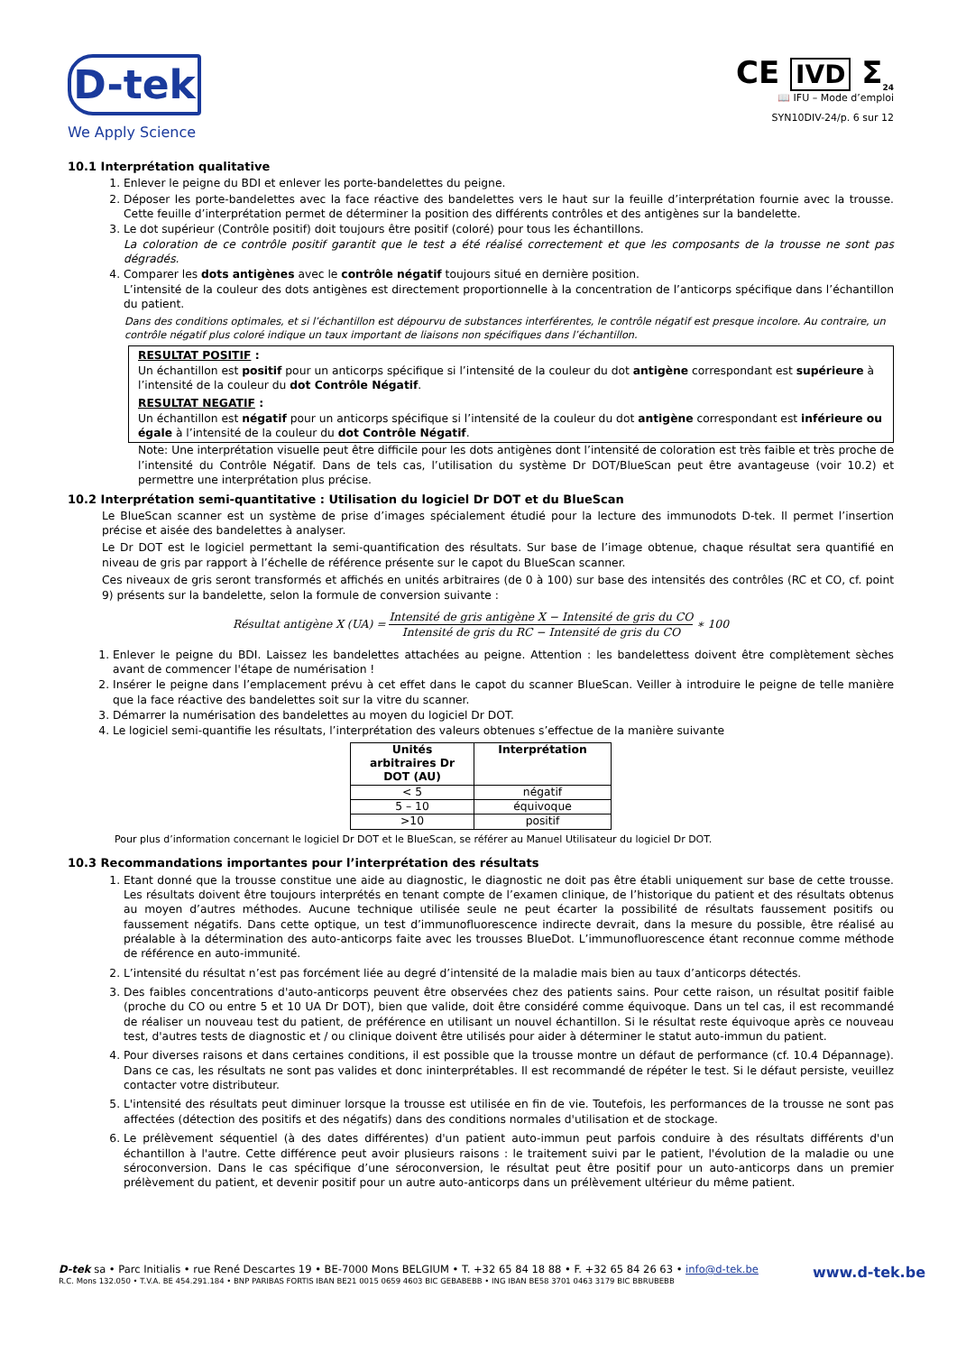D-tek
We Apply Science
CE IVD Σ<sub>24</sub>
📖 IFU – Mode d’emploi
SYN10DIV-24/p. 6 sur 12
10.1 Interprétation qualitative
1. Enlever le peigne du BDI et enlever les porte-bandelettes du peigne.
2. Déposer les porte-bandelettes avec la face réactive des bandelettes vers le haut sur la feuille d’interprétation fournie avec la trousse. Cette feuille d’interprétation permet de déterminer la position des différents contrôles et des antigènes sur la bandelette.
3. Le dot supérieur (Contrôle positif) doit toujours être positif (coloré) pour tous les échantillons.
La coloration de ce contrôle positif garantit que le test a été réalisé correctement et que les composants de la trousse ne sont pas dégradés.
4. Comparer les dots antigènes avec le contrôle négatif toujours situé en dernière position.
L’intensité de la couleur des dots antigènes est directement proportionnelle à la concentration de l’anticorps spécifique dans l’échantillon du patient.
Dans des conditions optimales, et si l’échantillon est dépourvu de substances interférentes, le contrôle négatif est presque incolore. Au contraire, un contrôle négatif plus coloré indique un taux important de liaisons non spécifiques dans l’échantillon.
RESULTAT POSITIF :
Un échantillon est positif pour un anticorps spécifique si l’intensité de la couleur du dot antigène correspondant est supérieure à l’intensité de la couleur du dot Contrôle Négatif.
RESULTAT NEGATIF :
Un échantillon est négatif pour un anticorps spécifique si l’intensité de la couleur du dot antigène correspondant est inférieure ou égale à l’intensité de la couleur du dot Contrôle Négatif.
Note: Une interprétation visuelle peut être difficile pour les dots antigènes dont l’intensité de coloration est très faible et très proche de l’intensité du Contrôle Négatif. Dans de tels cas, l’utilisation du système Dr DOT/BlueScan peut être avantageuse (voir 10.2) et permettre une interprétation plus précise.
10.2 Interprétation semi-quantitative : Utilisation du logiciel Dr DOT et du BlueScan
Le BlueScan scanner est un système de prise d’images spécialement étudié pour la lecture des immunodots D-tek. Il permet l’insertion précise et aisée des bandelettes à analyser.
Le Dr DOT est le logiciel permettant la semi-quantification des résultats. Sur base de l’image obtenue, chaque résultat sera quantifié en niveau de gris par rapport à l’échelle de référence présente sur le capot du BlueScan scanner.
Ces niveaux de gris seront transformés et affichés en unités arbitraires (de 0 à 100) sur base des intensités des contrôles (RC et CO, cf. point 9) présents sur la bandelette, selon la formule de conversion suivante :
Résultat antigène X (UA) =
Intensité de gris antigène X − Intensité de gris du CO
Intensité de gris du RC − Intensité de gris du CO
∗ 100
1. Enlever le peigne du BDI. Laissez les bandelettes attachées au peigne. Attention : les bandelettess doivent être complètement sèches avant de commencer l'étape de numérisation !
2. Insérer le peigne dans l’emplacement prévu à cet effet dans le capot du scanner BlueScan. Veiller à introduire le peigne de telle manière que la face réactive des bandelettes soit sur la vitre du scanner.
3. Démarrer la numérisation des bandelettes au moyen du logiciel Dr DOT.
4. Le logiciel semi-quantifie les résultats, l’interprétation des valeurs obtenues s’effectue de la manière suivante
| Unités arbitraires Dr DOT (AU) | Interprétation |
| --- | --- |
| < 5 | négatif |
| 5 – 10 | équivoque |
| >10 | positif |
Pour plus d’information concernant le logiciel Dr DOT et le BlueScan, se référer au Manuel Utilisateur du logiciel Dr DOT.
10.3 Recommandations importantes pour l’interprétation des résultats
1. Etant donné que la trousse constitue une aide au diagnostic, le diagnostic ne doit pas être établi uniquement sur base de cette trousse. Les résultats doivent être toujours interprétés en tenant compte de l’examen clinique, de l’historique du patient et des résultats obtenus au moyen d’autres méthodes. Aucune technique utilisée seule ne peut écarter la possibilité de résultats faussement positifs ou faussement négatifs. Dans cette optique, un test d’immunofluorescence indirecte devrait, dans la mesure du possible, être réalisé au préalable à la détermination des auto-anticorps faite avec les trousses BlueDot. L’immunofluorescence étant reconnue comme méthode de référence en auto-immunité.
2. L’intensité du résultat n’est pas forcément liée au degré d’intensité de la maladie mais bien au taux d’anticorps détectés.
3. Des faibles concentrations d'auto-anticorps peuvent être observées chez des patients sains. Pour cette raison, un résultat positif faible (proche du CO ou entre 5 et 10 UA Dr DOT), bien que valide, doit être considéré comme équivoque. Dans un tel cas, il est recommandé de réaliser un nouveau test du patient, de préférence en utilisant un nouvel échantillon. Si le résultat reste équivoque après ce nouveau test, d'autres tests de diagnostic et / ou clinique doivent être utilisés pour aider à déterminer le statut auto-immun du patient.
4. Pour diverses raisons et dans certaines conditions, il est possible que la trousse montre un défaut de performance (cf. 10.4 Dépannage). Dans ce cas, les résultats ne sont pas valides et donc ininterprétables. Il est recommandé de répéter le test. Si le défaut persiste, veuillez contacter votre distributeur.
5. L'intensité des résultats peut diminuer lorsque la trousse est utilisée en fin de vie. Toutefois, les performances de la trousse ne sont pas affectées (détection des positifs et des négatifs) dans des conditions normales d'utilisation et de stockage.
6. Le prélèvement séquentiel (à des dates différentes) d'un patient auto-immun peut parfois conduire à des résultats différents d'un échantillon à l'autre. Cette différence peut avoir plusieurs raisons : le traitement suivi par le patient, l'évolution de la maladie ou une séroconversion. Dans le cas spécifique d’une séroconversion, le résultat peut être positif pour un auto-anticorps dans un premier prélèvement du patient, et devenir positif pour un autre auto-anticorps dans un prélèvement ultérieur du même patient.
D-tek sa • Parc Initialis • rue René Descartes 19 • BE-7000 Mons BELGIUM • T. +32 65 84 18 88 • F. +32 65 84 26 63 • info@d-tek.be
R.C. Mons 132.050 • T.V.A. BE 454.291.184 • BNP PARIBAS FORTIS IBAN BE21 0015 0659 4603 BIC GEBABEBB • ING IBAN BE58 3701 0463 3179 BIC BBRUBEBB
www.d-tek.be